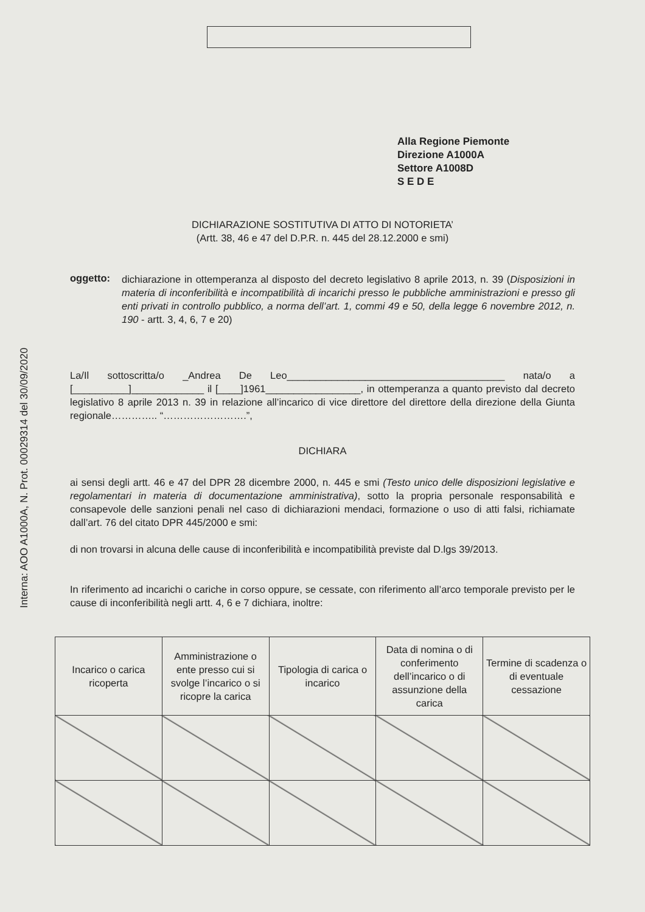Interna: AOO A1000A, N. Prot. 00029314 del 30/09/2020
Alla Regione Piemonte
Direzione A1000A
Settore A1008D
S E D E
DICHIARAZIONE SOSTITUTIVA DI ATTO DI NOTORIETA’
(Artt. 38, 46 e 47 del D.P.R. n. 445 del 28.12.2000 e smi)
oggetto:
dichiarazione in ottemperanza al disposto del decreto legislativo 8 aprile 2013, n. 39 (Disposizioni in materia di inconferibilità e incompatibilità di incarichi presso le pubbliche amministrazioni e presso gli enti privati in controllo pubblico, a norma dell’art. 1, commi 49 e 50, della legge 6 novembre 2012, n. 190 - artt. 3, 4, 6, 7 e 20)
La/Il sottoscritta/o _Andrea De Leo_______________________________________ nata/o a [__________]_____________ il [____]1961_________________, in ottemperanza a quanto previsto dal decreto legislativo 8 aprile 2013 n. 39 in relazione all’incarico di vice direttore del direttore della direzione della Giunta regionale………….. “…………………….”,
DICHIARA
ai sensi degli artt. 46 e 47 del DPR 28 dicembre 2000, n. 445 e smi (Testo unico delle disposizioni legislative e regolamentari in materia di documentazione amministrativa), sotto la propria personale responsabilità e consapevole delle sanzioni penali nel caso di dichiarazioni mendaci, formazione o uso di atti falsi, richiamate dall’art. 76 del citato DPR 445/2000 e smi:
di non trovarsi in alcuna delle cause di inconferibilità e incompatibilità previste dal D.lgs 39/2013.
In riferimento ad incarichi o cariche in corso oppure, se cessate, con riferimento all’arco temporale previsto per le cause di inconferibilità negli artt. 4, 6 e 7 dichiara, inoltre:
| Incarico o carica ricoperta | Amministrazione o ente presso cui si svolge l’incarico o si ricopre la carica | Tipologia di carica o incarico | Data di nomina o di conferimento dell’incarico o di assunzione della carica | Termine di scadenza o di eventuale cessazione |
| --- | --- | --- | --- | --- |